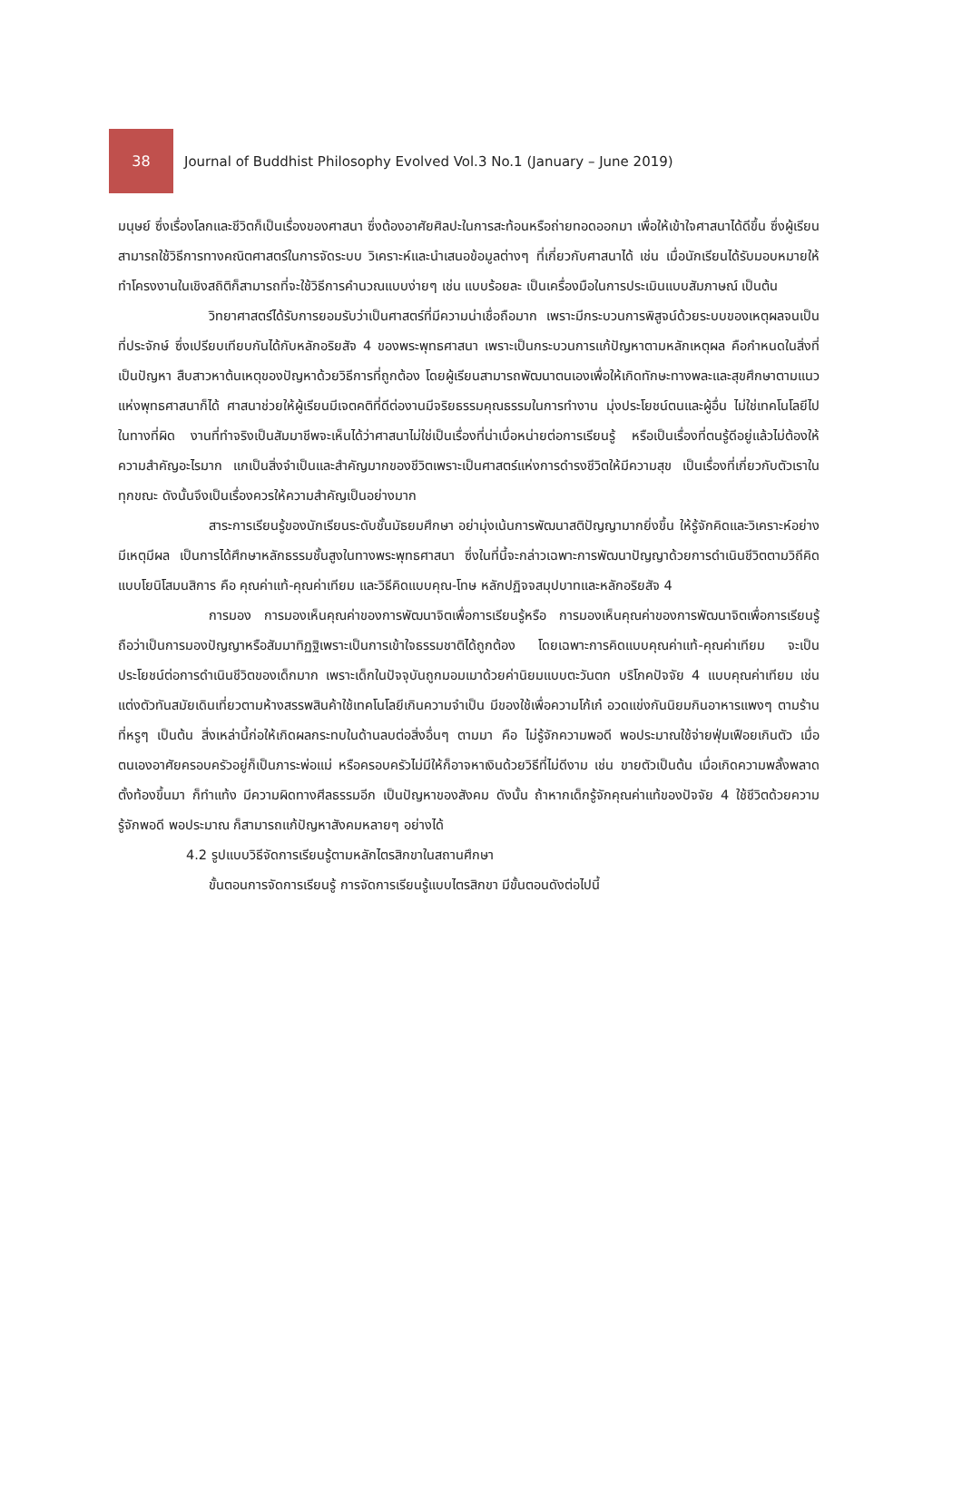38
Journal of Buddhist Philosophy Evolved Vol.3 No.1 (January – June 2019)
มนุษย์ ซึ่งเรื่องโลกและชีวิตก็เป็นเรื่องของศาสนา ซึ่งต้องอาศัยศิลปะในการสะท้อนหรือถ่ายทอดออกมา เพื่อให้เข้าใจศาสนาได้ดีขึ้น ซึ่งผู้เรียนสามารถใช้วิธีการทางคณิตศาสตร์ในการจัดระบบ วิเคราะห์และนำเสนอข้อมูลต่างๆ ที่เกี่ยวกับศาสนาได้ เช่น เมื่อนักเรียนได้รับมอบหมายให้ทำโครงงานในเชิงสถิติก็สามารถที่จะใช้วิธีการคำนวณแบบง่ายๆ เช่น แบบร้อยละ เป็นเครื่องมือในการประเมินแบบสัมภาษณ์ เป็นต้น
วิทยาศาสตร์ได้รับการยอมรับว่าเป็นศาสตร์ที่มีความน่าเชื่อถือมาก เพราะมีกระบวนการพิสูจน์ด้วยระบบของเหตุผลจนเป็นที่ประจักษ์ ซึ่งเปรียบเทียบกันได้กับหลักอริยสัจ 4 ของพระพุทธศาสนา เพราะเป็นกระบวนการแก้ปัญหาตามหลักเหตุผล คือกำหนดในสิ่งที่เป็นปัญหา สืบสาวหาต้นเหตุของปัญหาด้วยวิธีการที่ถูกต้อง โดยผู้เรียนสามารถพัฒนาตนเองเพื่อให้เกิดทักษะทางพละและสุขศึกษาตามแนวแห่งพุทธศาสนาก็ได้ ศาสนาช่วยให้ผู้เรียนมีเจตคติที่ดีต่องานมีจริยธรรมคุณธรรมในการทำงาน มุ่งประโยชน์ตนและผู้อื่น ไม่ใช่เทคโนโลยีไปในทางที่ผิด งานที่ทำจริงเป็นสัมมาชีพจะเห็นได้ว่าศาสนาไม่ใช่เป็นเรื่องที่น่าเบื่อหน่ายต่อการเรียนรู้ หรือเป็นเรื่องที่ตนรู้ดีอยู่แล้วไม่ต้องให้ความสำคัญอะไรมาก แกเป็นสิ่งจำเป็นและสำคัญมากของชีวิตเพราะเป็นศาสตร์แห่งการดำรงชีวิตให้มีความสุข เป็นเรื่องที่เกี่ยวกับตัวเราในทุกขณะ ดังนั้นจึงเป็นเรื่องควรให้ความสำคัญเป็นอย่างมาก
สาระการเรียนรู้ของนักเรียนระดับชั้นมัธยมศึกษา อย่ามุ่งเน้นการพัฒนาสติปัญญามากยิ่งขึ้น ให้รู้จักคิดและวิเคราะห์อย่างมีเหตุมีผล เป็นการได้ศึกษาหลักธรรมชั้นสูงในทางพระพุทธศาสนา ซึ่งในที่นี้จะกล่าวเฉพาะการพัฒนาปัญญาด้วยการดำเนินชีวิตตามวิถีคิดแบบโยนิโสมนสิการ คือ คุณค่าแท้-คุณค่าเทียม และวิธีคิดแบบคุณ-โทษ หลักปฏิจจสมุปบาทและหลักอริยสัจ 4
การมอง การมองเห็นคุณค่าของการพัฒนาจิตเพื่อการเรียนรู้หรือ การมองเห็นคุณค่าของการพัฒนาจิตเพื่อการเรียนรู้ถือว่าเป็นการมองปัญญาหรือสัมมาทิฏฐิเพราะเป็นการเข้าใจธรรมชาติได้ถูกต้อง โดยเฉพาะการคิดแบบคุณค่าแท้-คุณค่าเทียม จะเป็นประโยชน์ต่อการดำเนินชีวิตของเด็กมาก เพราะเด็กในปัจจุบันถูกมอมเมาด้วยค่านิยมแบบตะวันตก บริโภคปัจจัย 4 แบบคุณค่าเทียม เช่น แต่งตัวทันสมัยเดินเที่ยวตามห้างสรรพสินค้าใช้เทคโนโลยีเกินความจำเป็น มีของใช้เพื่อความโก้เก๋ อวดแข่งกันนิยมกินอาหารแพงๆ ตามร้านที่หรูๆ เป็นต้น สิ่งเหล่านี้ก่อให้เกิดผลกระทบในด้านลบต่อสิ่งอื่นๆ ตามมา คือ ไม่รู้จักความพอดี พอประมาณใช้จ่ายฟุ่มเฟือยเกินตัว เมื่อตนเองอาศัยครอบครัวอยู่ก็เป็นภาระพ่อแม่ หรือครอบครัวไม่มีให้ก็อาจหาเงินด้วยวิธีที่ไม่ดีงาม เช่น ขายตัวเป็นต้น เมื่อเกิดความพลั้งพลาดตั้งท้องขึ้นมา ก็ทำแท้ง มีความผิดทางศีลธรรมอีก เป็นปัญหาของสังคม ดังนั้น ถ้าหากเด็กรู้จักคุณค่าแท้ของปัจจัย 4 ใช้ชีวิตด้วยความรู้จักพอดี พอประมาณ ก็สามารถแก้ปัญหาสังคมหลายๆ อย่างได้
4.2 รูปแบบวิธีจัดการเรียนรู้ตามหลักไตรสิกขาในสถานศึกษา
ขั้นตอนการจัดการเรียนรู้ การจัดการเรียนรู้แบบไตรสิกขา มีขั้นตอนดังต่อไปนี้